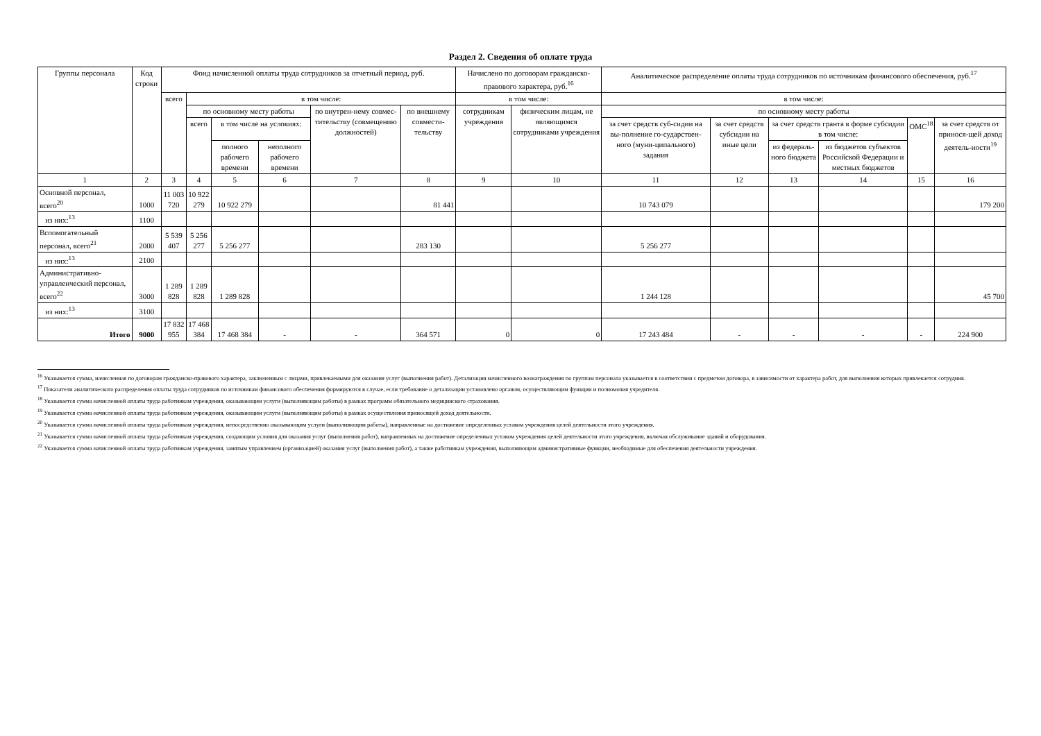Раздел 2. Сведения об оплате труда
| Группы персонала | Код строки | Фонд начисленной оплаты труда сотрудников за отчетный период, руб. | | | | | | Начислено по договорам гражданско-правового характера, руб.<sup>16</sup> | | Аналитическое распределение оплаты труда сотрудников по источникам финансового обеспечения, руб.<sup>17</sup> | | | | | |
| --- | --- | --- | --- | --- | --- | --- | --- | --- | --- | --- | --- | --- | --- | --- | --- |
| | | всего | в том числе: | | | | | в том числе: | | в том числе: | | | | | |
| | | | по основному месту работы | | | по внутрен-нему совмес-тительству (совмещению должностей) | по внешнему совмести-тельству | сотрудникам учреждения | физическим лицам, не являющимся сотрудниками учреждения | по основному месту работы | | | | | |
| | | | всего | в том числе на условиях: | | | | | | за счет средств суб-сидии на вы-полнение го-сударствен-ного (муни-ципального) задания | за счет средств субсидии на иные цели | за счет средств гранта в форме субсидии в том числе: | | ОМС<sup>18</sup> | за счет средств от принося-щей доход деятель-ности<sup>19</sup> |
| | | | | полного рабочего времени | неполного рабочего времени | | | | | | | из федераль-ного бюджета | из бюджетов субъектов Российской Федерации и местных бюджетов | | |
| 1 | 2 | 3 | 4 | 5 | 6 | 7 | 8 | 9 | 10 | 11 | 12 | 13 | 14 | 15 | 16 |
| Основной персонал, всего<sup>20</sup> | 1000 | 11 003 720 | 10 922 279 | 10 922 279 | | | 81 441 | | | 10 743 079 | | | | | 179 200 |
| из них:<sup>13</sup> | 1100 | | | | | | | | | | | | | | |
| Вспомогательный персонал, всего<sup>21</sup> | 2000 | 5 539 407 | 5 256 277 | 5 256 277 | | | 283 130 | | | 5 256 277 | | | | | |
| из них:<sup>13</sup> | 2100 | | | | | | | | | | | | | | |
| Административно-управленческий персонал, всего<sup>22</sup> | 3000 | 1 289 828 | 1 289 828 | 1 289 828 | | | | | | 1 244 128 | | | | | 45 700 |
| из них:<sup>13</sup> | 3100 | | | | | | | | | | | | | | |
| Итого | 9000 | 17 832 955 | 17 468 384 | 17 468 384 | - | - | 364 571 | 0 | 0 | 17 243 484 | - | - | - | - | 224 900 |
<sup>16</sup> Указывается сумма, начисленная по договорам гражданско-правового характера, заключенным с лицами, привлекаемыми для оказания услуг (выполнения работ). Детализация начисленного вознаграждения по группам персонала указывается в соответствии с предметом договора, в зависимости от характера работ, для выполнения которых привлекается сотрудник.
<sup>17</sup> Показатели аналитического распределения оплаты труда сотрудников по источникам финансового обеспечения формируются в случае, если требование о детализации установлено органом, осуществляющим функции и полномочия учредителя.
<sup>18</sup> Указывается сумма начисленной оплаты труда работникам учреждения, оказывающим услуги (выполняющим работы) в рамках программ обязательного медицинского страхования.
<sup>19</sup> Указывается сумма начисленной оплаты труда работникам учреждения, оказывающим услуги (выполняющим работы) в рамках осуществления приносящей доход деятельности.
<sup>20</sup> Указывается сумма начисленной оплаты труда работникам учреждения, непосредственно оказывающим услуги (выполняющим работы), направленные на достижение определенных уставом учреждения целей деятельности этого учреждения.
<sup>21</sup> Указывается сумма начисленной оплаты труда работникам учреждения, создающим условия для оказания услуг (выполнения работ), направленных на достижение определенных уставом учреждения целей деятельности этого учреждения, включая обслуживание зданий и оборудования.
<sup>22</sup> Указывается сумма начисленной оплаты труда работникам учреждения, занятым управлением (организацией) оказания услуг (выполнения работ), а также работникам учреждения, выполняющим административные функции, необходимые для обеспечения деятельности учреждения.